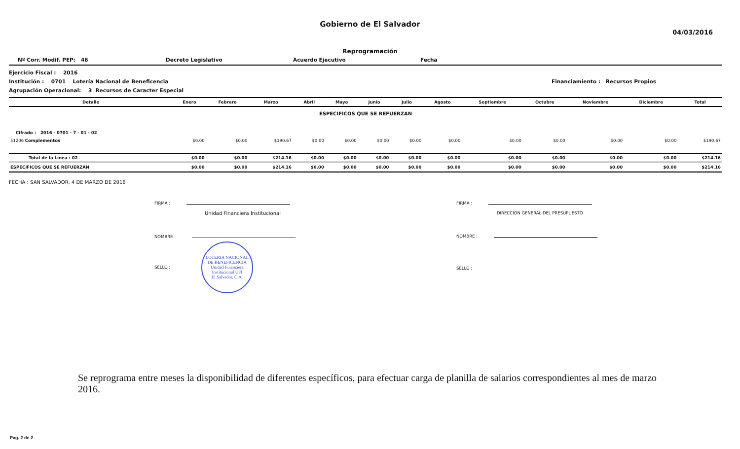Gobierno de El Salvador
04/03/2016
Reprogramación
Nº Corr. Modif. PEP: 46 Decreto Legislativo Acuerdo Ejecutivo Fecha
Ejercicio Fiscal : 2016
Institución : 0701 Lotería Nacional de Beneficencia Financiamiento : Recursos Propios
Agrupación Operacional: 3 Recursos de Caracter Especial
| Detalle | Enero | Febrero | Marzo | Abril | Mayo | Junio | Julio | Agosto | Septiembre | Octubre | Noviembre | Diciembre | Total |
| --- | --- | --- | --- | --- | --- | --- | --- | --- | --- | --- | --- | --- | --- |
| ESPECIFICOS QUE SE REFUERZAN | | | | | | | | | | | | | |
| Cifrado : 2016 - 0701 - 7 - 01 - 02 | | | | | | | | | | | | | |
| 51206 Complementos | $0.00 | $0.00 | $190.67 | $0.00 | $0.00 | $0.00 | $0.00 | $0.00 | $0.00 | $0.00 | $0.00 | $0.00 | $190.67 |
| Total de la Línea : 02 | $0.00 | $0.00 | $214.16 | $0.00 | $0.00 | $0.00 | $0.00 | $0.00 | $0.00 | $0.00 | $0.00 | $0.00 | $214.16 |
| ESPECIFICOS QUE SE REFUERZAN | $0.00 | $0.00 | $214.16 | $0.00 | $0.00 | $0.00 | $0.00 | $0.00 | $0.00 | $0.00 | $0.00 | $0.00 | $214.16 |
FECHA : SAN SALVADOR, 4 DE MARZO DE 2016
FIRMA :
Unidad Financiera Institucional
NOMBRE :
SELLO : LOTERIA NACIONAL DE BENEFICENCIA
Unidad Financiera Institucional UFI
El Salvador, C.A.
FIRMA :
DIRECCION GENERAL DEL PRESUPUESTO
NOMBRE :
SELLO :
Se reprograma entre meses la disponibilidad de diferentes específicos, para efectuar carga de planilla de salarios correspondientes al mes de marzo 2016.
Pag. 2 de 2